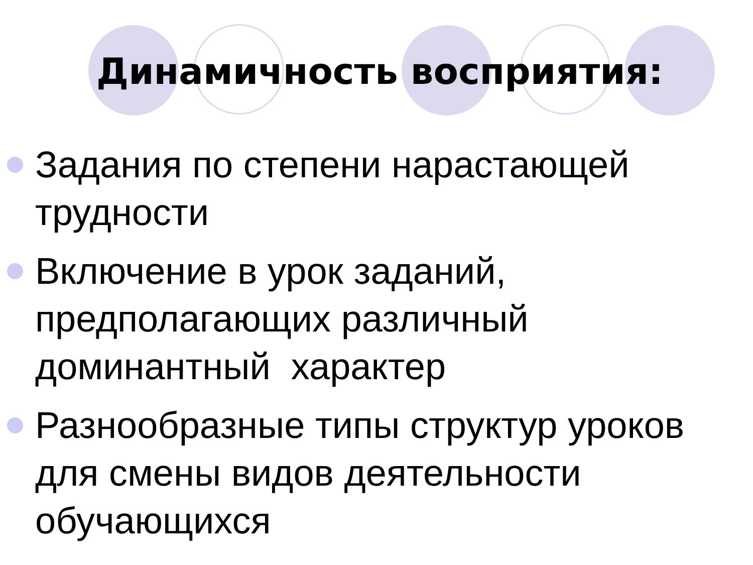Динамичность восприятия:
Задания по степени нарастающей трудности
Включение в урок заданий, предполагающих различный доминантный характер
Разнообразные типы структур уроков для смены видов деятельности обучающихся